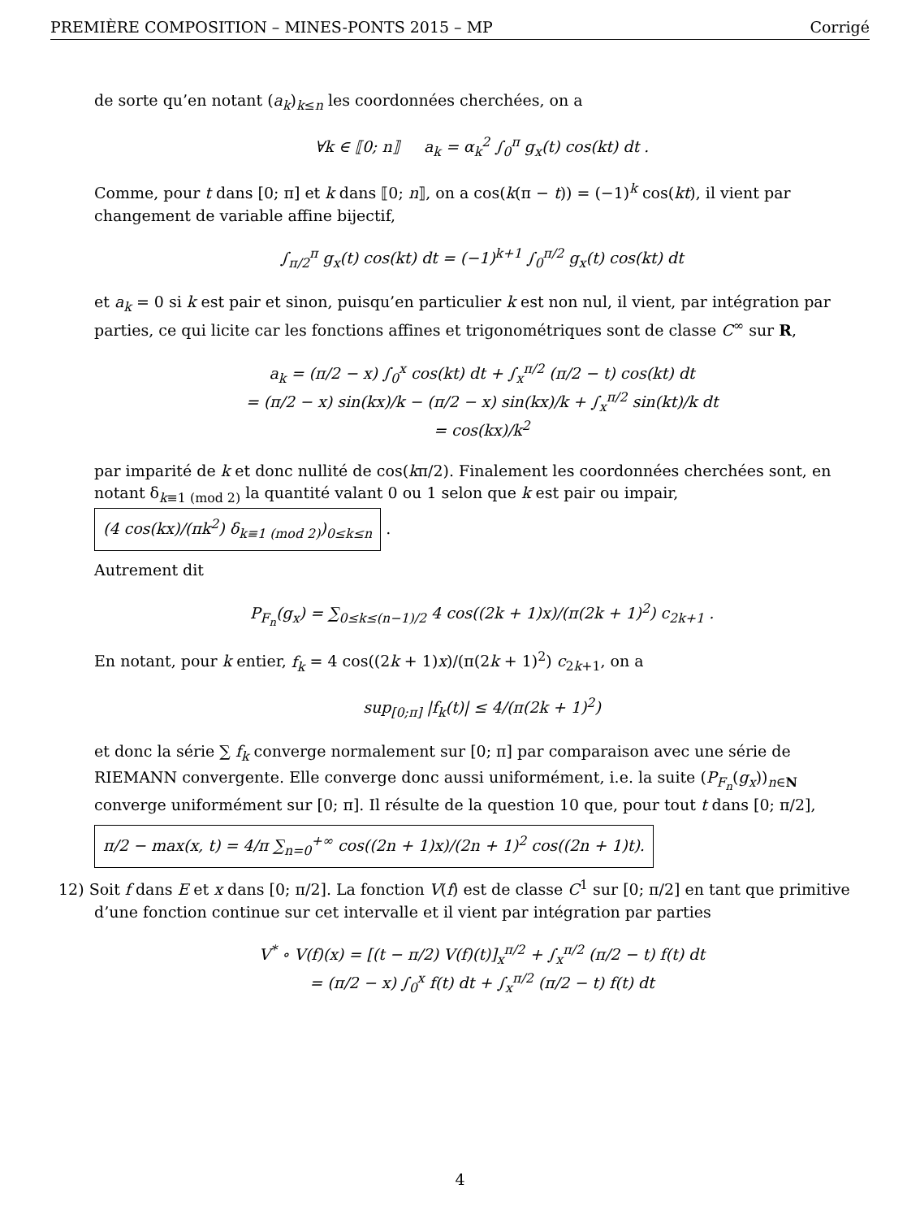PREMIÈRE COMPOSITION – MINES-PONTS 2015 – MP Corrigé
de sorte qu’en notant (a<sub>k</sub>)<sub>k≤n</sub> les coordonnées cherchées, on a
∀k ∈ ⟦0; n⟧ a<sub>k</sub> = α<sub>k</sub><sup>2</sup> ∫<sub>0</sub><sup>π</sup> g<sub>x</sub>(t) cos(kt) dt .
Comme, pour t dans [0; π] et k dans ⟦0; n⟧, on a cos(k(π − t)) = (−1)<sup>k</sup> cos(kt), il vient par changement de variable affine bijectif,
∫<sub>π/2</sub><sup>π</sup> g<sub>x</sub>(t) cos(kt) dt = (−1)<sup>k+1</sup> ∫<sub>0</sub><sup>π/2</sup> g<sub>x</sub>(t) cos(kt) dt
et a<sub>k</sub> = 0 si k est pair et sinon, puisqu’en particulier k est non nul, il vient, par intégration par parties, ce qui licite car les fonctions affines et trigonométriques sont de classe C<sup>∞</sup> sur R,
a<sub>k</sub> = (π/2 − x) ∫<sub>0</sub><sup>x</sup> cos(kt) dt + ∫<sub>x</sub><sup>π/2</sup> (π/2 − t) cos(kt) dt
= (π/2 − x) sin(kx)/k − (π/2 − x) sin(kx)/k + ∫<sub>x</sub><sup>π/2</sup> sin(kt)/k dt
= cos(kx)/k<sup>2</sup>
par imparité de k et donc nullité de cos(kπ/2). Finalement les coordonnées cherchées sont, en notant δ<sub>k≡1 (mod 2)</sub> la quantité valant 0 ou 1 selon que k est pair ou impair, (4 cos(kx)/(πk<sup>2</sup>) δ<sub>k≡1 (mod 2)</sub>)<sub>0≤k≤n</sub> .
Autrement dit
P<sub>F<sub>n</sub></sub>(g<sub>x</sub>) = ∑<sub>0≤k≤(n−1)/2</sub> 4 cos((2k + 1)x)/(π(2k + 1)<sup>2</sup>) c<sub>2k+1</sub> .
En notant, pour k entier, f<sub>k</sub> = 4 cos((2k + 1)x)/(π(2k + 1)<sup>2</sup>) c<sub>2k+1</sub>, on a
sup<sub>[0;π]</sub> |f<sub>k</sub>(t)| ≤ 4/(π(2k + 1)<sup>2</sup>)
et donc la série ∑ f<sub>k</sub> converge normalement sur [0; π] par comparaison avec une série de RIEMANN convergente. Elle converge donc aussi uniformément, i.e. la suite (P<sub>F<sub>n</sub></sub>(g<sub>x</sub>))<sub>n∈N</sub> converge uniformément sur [0; π]. Il résulte de la question 10 que, pour tout t dans [0; π/2],
π/2 − max(x, t) = 4/π ∑<sub>n=0</sub><sup>+∞</sup> cos((2n + 1)x)/(2n + 1)<sup>2</sup> cos((2n + 1)t).
12) Soit f dans E et x dans [0; π/2]. La fonction V(f) est de classe C<sup>1</sup> sur [0; π/2] en tant que primitive d’une fonction continue sur cet intervalle et il vient par intégration par parties
V<sup>*</sup> ∘ V(f)(x) = [(t − π/2) V(f)(t)]<sub>x</sub><sup>π/2</sup> + ∫<sub>x</sub><sup>π/2</sup> (π/2 − t) f(t) dt
= (π/2 − x) ∫<sub>0</sub><sup>x</sup> f(t) dt + ∫<sub>x</sub><sup>π/2</sup> (π/2 − t) f(t) dt
4